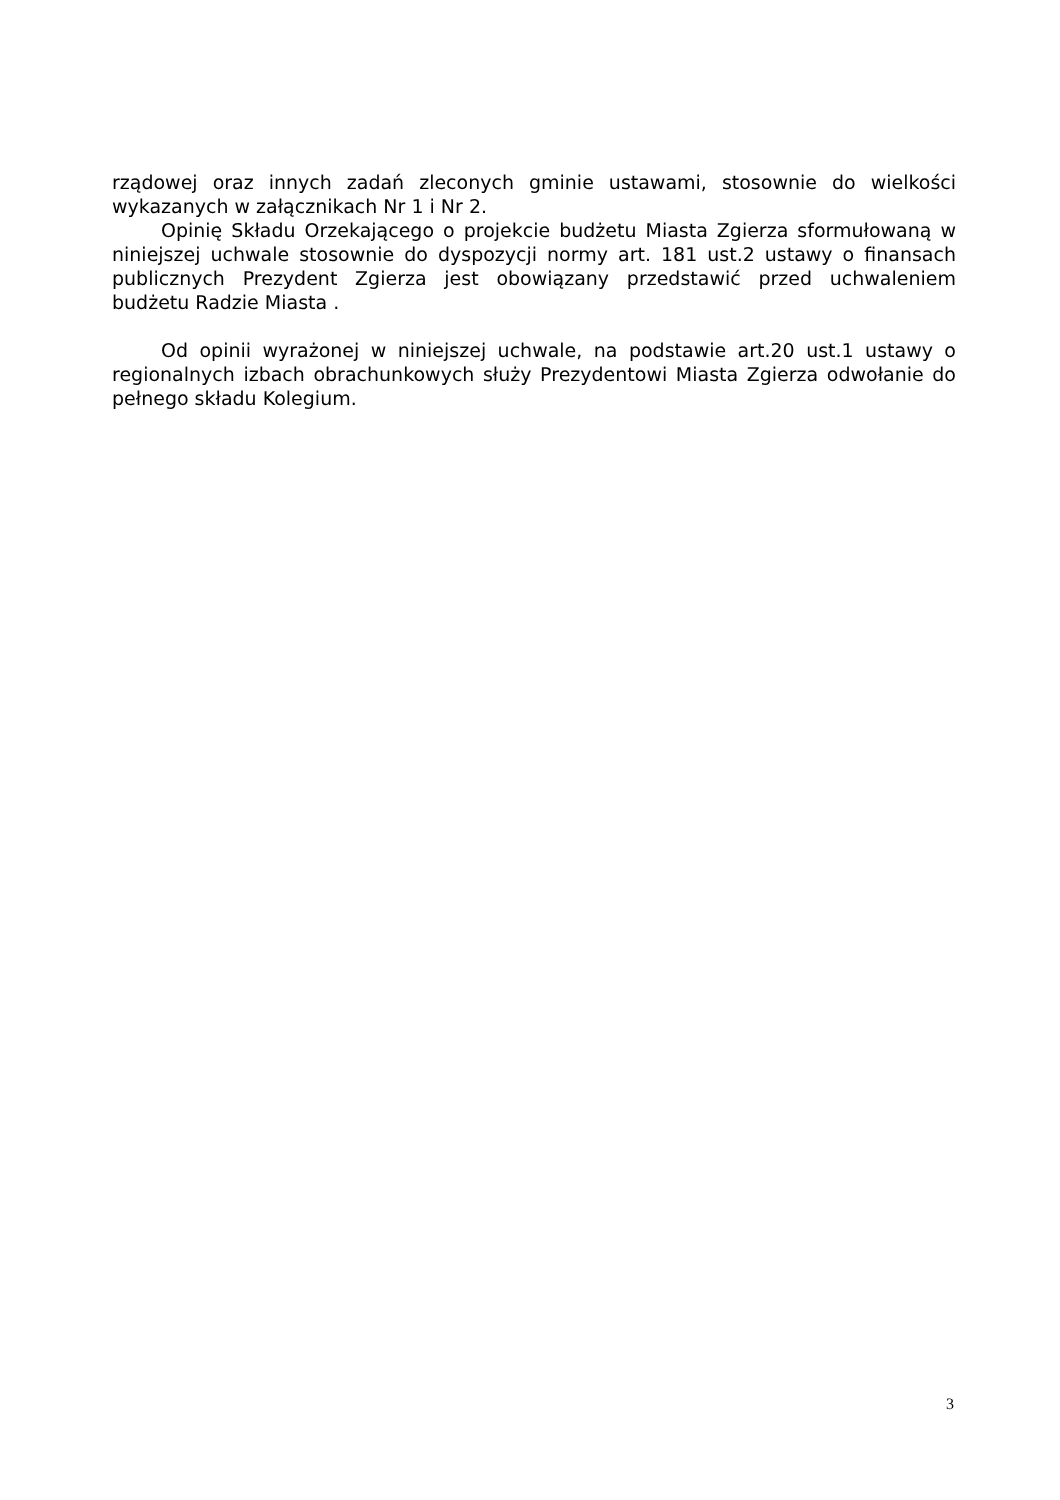rządowej oraz innych zadań zleconych gminie ustawami, stosownie do wielkości wykazanych w załącznikach Nr 1 i Nr 2.
Opinię Składu Orzekającego o projekcie budżetu Miasta Zgierza sformułowaną w niniejszej uchwale stosownie do dyspozycji normy art. 181 ust.2 ustawy o finansach publicznych Prezydent Zgierza jest obowiązany przedstawić przed uchwaleniem budżetu Radzie Miasta .
Od opinii wyrażonej w niniejszej uchwale, na podstawie art.20 ust.1 ustawy o regionalnych izbach obrachunkowych służy Prezydentowi Miasta Zgierza odwołanie do pełnego składu Kolegium.
3